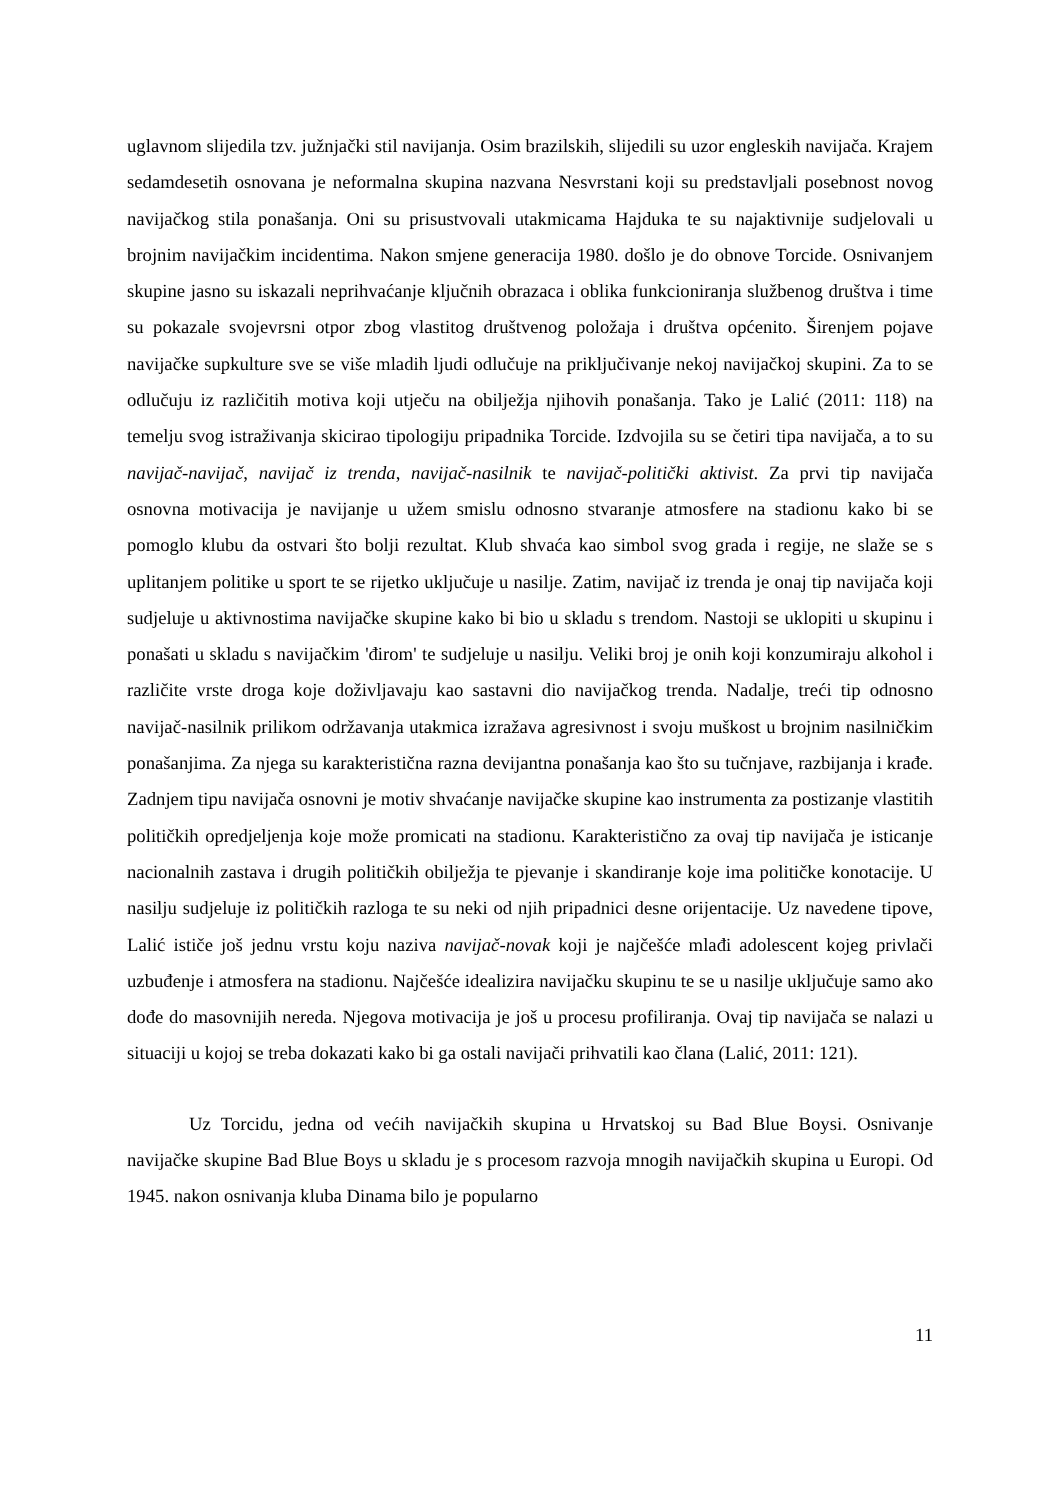uglavnom slijedila tzv. južnjački stil navijanja. Osim brazilskih, slijedili su uzor engleskih navijača. Krajem sedamdesetih osnovana je neformalna skupina nazvana Nesvrstani koji su predstavljali posebnost novog navijačkog stila ponašanja. Oni su prisustvovali utakmicama Hajduka te su najaktivnije sudjelovali u brojnim navijačkim incidentima. Nakon smjene generacija 1980. došlo je do obnove Torcide. Osnivanjem skupine jasno su iskazali neprihvaćanje ključnih obrazaca i oblika funkcioniranja službenog društva i time su pokazale svojevrsni otpor zbog vlastitog društvenog položaja i društva općenito. Širenjem pojave navijačke supkulture sve se više mladih ljudi odlučuje na priključivanje nekoj navijačkoj skupini. Za to se odlučuju iz različitih motiva koji utječu na obilježja njihovih ponašanja. Tako je Lalić (2011: 118) na temelju svog istraživanja skicirao tipologiju pripadnika Torcide. Izdvojila su se četiri tipa navijača, a to su navijač-navijač, navijač iz trenda, navijač-nasilnik te navijač-politički aktivist. Za prvi tip navijača osnovna motivacija je navijanje u užem smislu odnosno stvaranje atmosfere na stadionu kako bi se pomoglo klubu da ostvari što bolji rezultat. Klub shvaća kao simbol svog grada i regije, ne slaže se s uplitanjem politike u sport te se rijetko uključuje u nasilje. Zatim, navijač iz trenda je onaj tip navijača koji sudjeluje u aktivnostima navijačke skupine kako bi bio u skladu s trendom. Nastoji se uklopiti u skupinu i ponašati u skladu s navijačkim 'đirom' te sudjeluje u nasilju. Veliki broj je onih koji konzumiraju alkohol i različite vrste droga koje doživljavaju kao sastavni dio navijačkog trenda. Nadalje, treći tip odnosno navijač-nasilnik prilikom održavanja utakmica izražava agresivnost i svoju muškost u brojnim nasilničkim ponašanjima. Za njega su karakteristična razna devijantna ponašanja kao što su tučnjave, razbijanja i krađe. Zadnjem tipu navijača osnovni je motiv shvaćanje navijačke skupine kao instrumenta za postizanje vlastitih političkih opredjeljenja koje može promicati na stadionu. Karakteristično za ovaj tip navijača je isticanje nacionalnih zastava i drugih političkih obilježja te pjevanje i skandiranje koje ima političke konotacije. U nasilju sudjeluje iz političkih razloga te su neki od njih pripadnici desne orijentacije. Uz navedene tipove, Lalić ističe još jednu vrstu koju naziva navijač-novak koji je najčešće mlađi adolescent kojeg privlači uzbuđenje i atmosfera na stadionu. Najčešće idealizira navijačku skupinu te se u nasilje uključuje samo ako dođe do masovnijih nereda. Njegova motivacija je još u procesu profiliranja. Ovaj tip navijača se nalazi u situaciji u kojoj se treba dokazati kako bi ga ostali navijači prihvatili kao člana (Lalić, 2011: 121).
Uz Torcidu, jedna od većih navijačkih skupina u Hrvatskoj su Bad Blue Boysi. Osnivanje navijačke skupine Bad Blue Boys u skladu je s procesom razvoja mnogih navijačkih skupina u Europi. Od 1945. nakon osnivanja kluba Dinama bilo je popularno
11